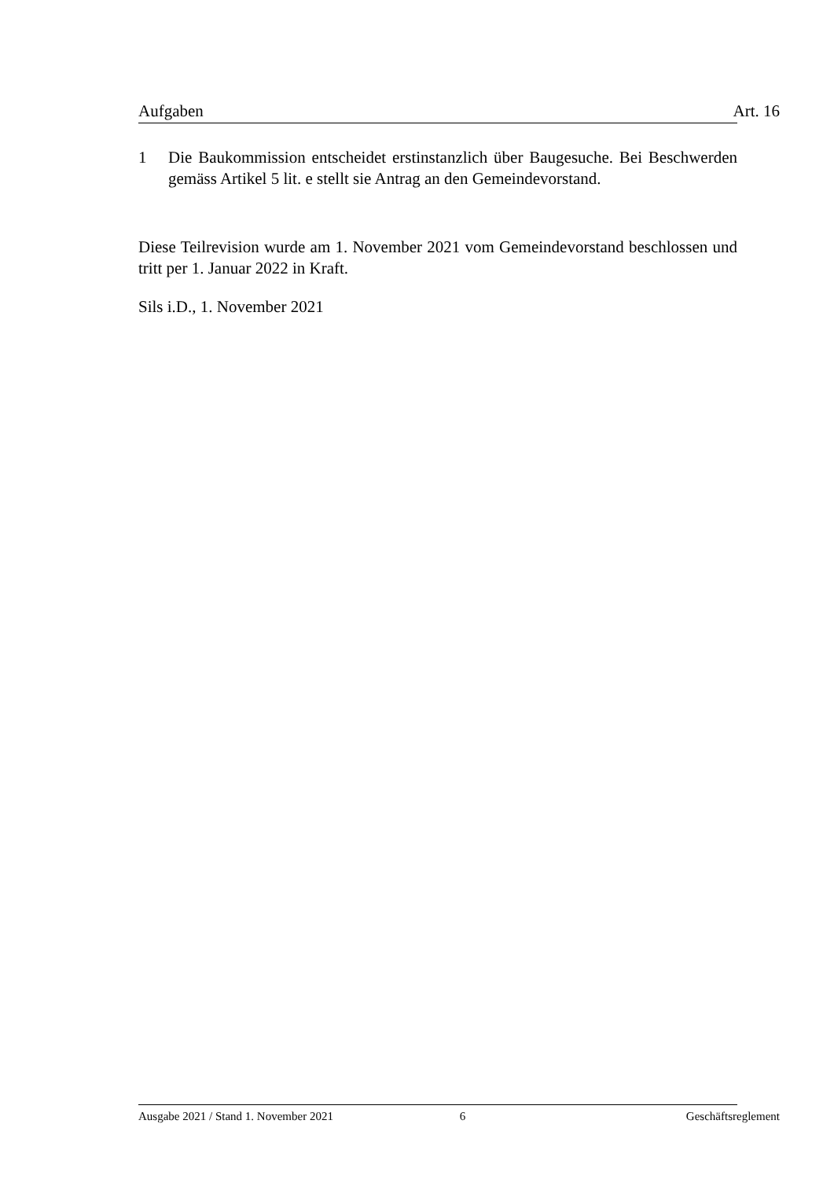Aufgaben Art. 16
1 Die Baukommission entscheidet erstinstanzlich über Baugesuche. Bei Beschwerden gemäss Artikel 5 lit. e stellt sie Antrag an den Gemeindevorstand.
Diese Teilrevision wurde am 1. November 2021 vom Gemeindevorstand beschlossen und tritt per 1. Januar 2022 in Kraft.
Sils i.D., 1. November 2021
Ausgabe 2021 / Stand 1. November 2021 6 Geschäftsreglement